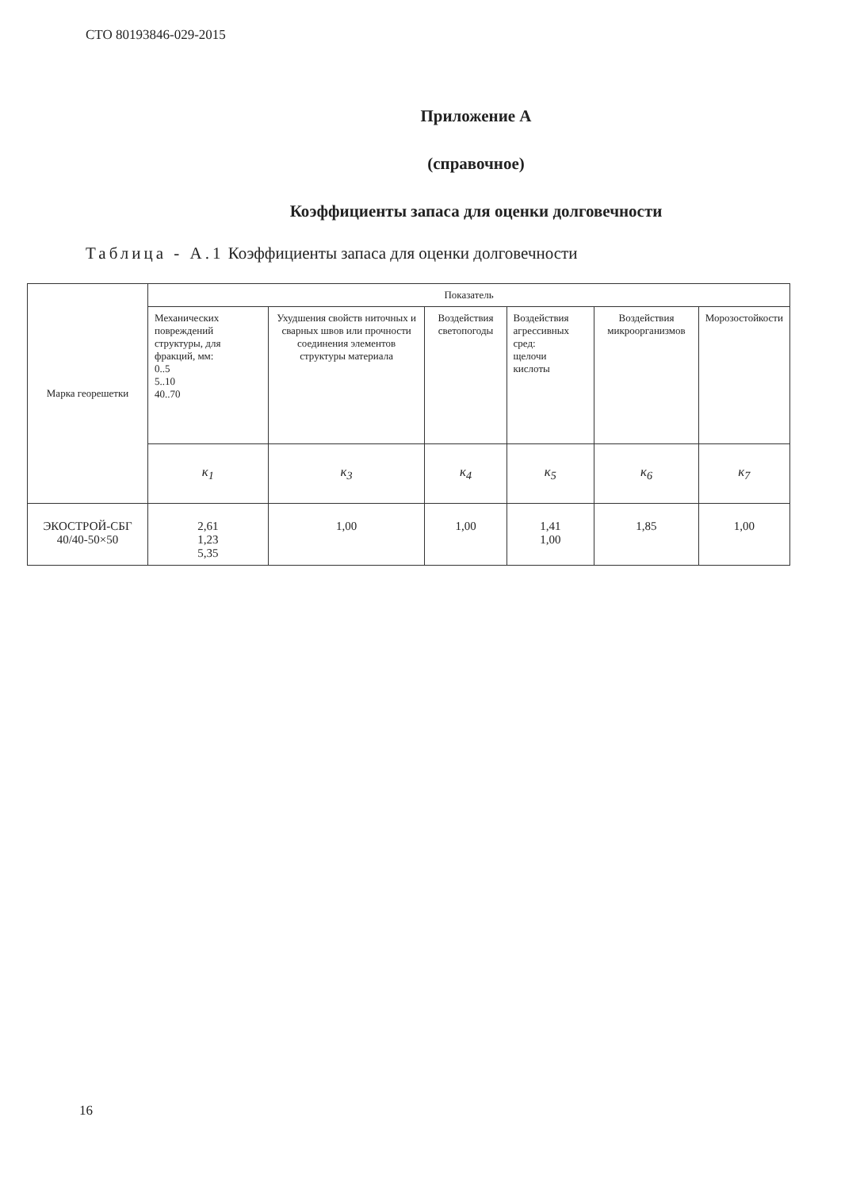СТО 80193846-029-2015
Приложение А
(справочное)
Коэффициенты запаса для оценки долговечности
Таблица - А.1 Коэффициенты запаса для оценки долговечности
| Марка георешетки | Показатель | | | | | |
| --- | --- | --- | --- | --- | --- | --- |
| | Механических повреждений структуры, для фракций, мм: 0..5 5..10 40..70 | Ухудшения свойств ниточных и сварных швов или прочности соединения элементов структуры материала | Воздействия светопогоды | Воздействия агрессивных сред: щелочи кислоты | Воздействия микроорганизмов | Морозостойкости |
| | к<sub>1</sub> | к<sub>3</sub> | к<sub>4</sub> | к<sub>5</sub> | к<sub>6</sub> | к<sub>7</sub> |
| ЭКОСТРОЙ-СБГ 40/40-50×50 | 2,61 1,23 5,35 | 1,00 | 1,00 | 1,41 1,00 | 1,85 | 1,00 |
16